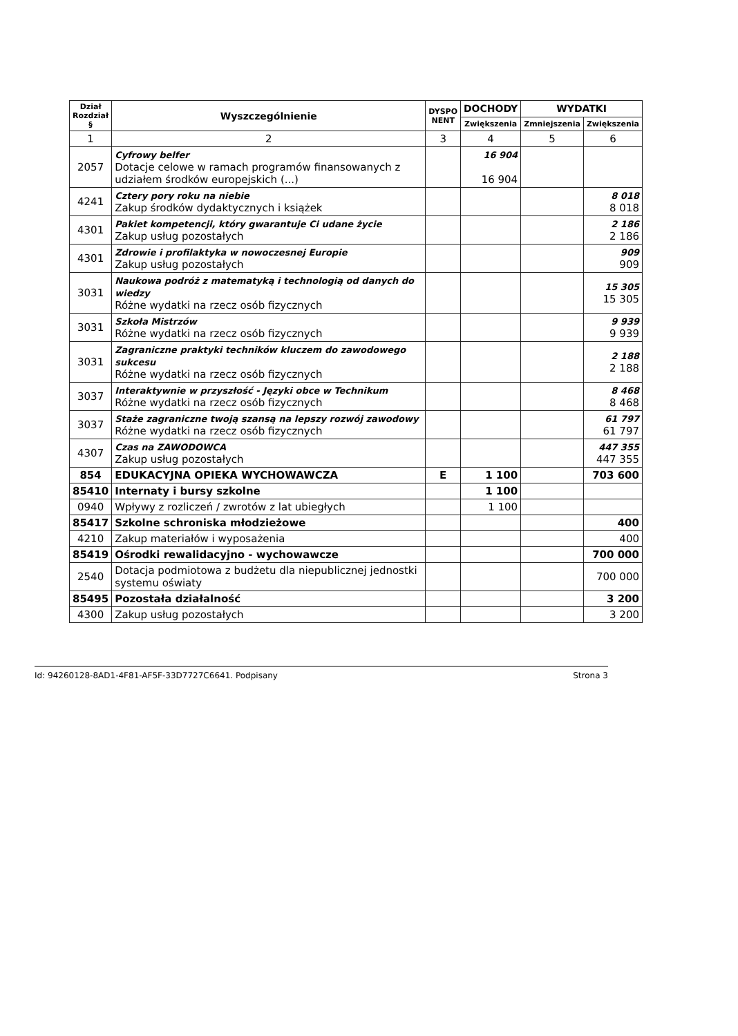| Dział Rozdział § | Wyszczególnienie | DYSPO NENT | DOCHODY | WYDATKI | |
| --- | --- | --- | --- | --- | --- |
| | | | Zwiększenia | Zmniejszenia | Zwiększenia |
| 1 | 2 | 3 | 4 | 5 | 6 |
| 2057 | Cyfrowy belfer Dotacje celowe w ramach programów finansowanych z udziałem środków europejskich (...) | | 16 904 16 904 | | |
| 4241 | Cztery pory roku na niebie Zakup środków dydaktycznych i książek | | | | 8 018 8 018 |
| 4301 | Pakiet kompetencji, który gwarantuje Ci udane życie Zakup usług pozostałych | | | | 2 186 2 186 |
| 4301 | Zdrowie i profilaktyka w nowoczesnej Europie Zakup usług pozostałych | | | | 909 909 |
| 3031 | Naukowa podróż z matematyką i technologią od danych do wiedzy Różne wydatki na rzecz osób fizycznych | | | | 15 305 15 305 |
| 3031 | Szkoła Mistrzów Różne wydatki na rzecz osób fizycznych | | | | 9 939 9 939 |
| 3031 | Zagraniczne praktyki techników kluczem do zawodowego sukcesu Różne wydatki na rzecz osób fizycznych | | | | 2 188 2 188 |
| 3037 | Interaktywnie w przyszłość - Języki obce w Technikum Różne wydatki na rzecz osób fizycznych | | | | 8 468 8 468 |
| 3037 | Staże zagraniczne twoją szansą na lepszy rozwój zawodowy Różne wydatki na rzecz osób fizycznych | | | | 61 797 61 797 |
| 4307 | Czas na ZAWODOWCA Zakup usług pozostałych | | | | 447 355 447 355 |
| 854 | EDUKACYJNA OPIEKA WYCHOWAWCZA | E | 1 100 | | 703 600 |
| 85410 | Internaty i bursy szkolne | | 1 100 | | |
| 0940 | Wpływy z rozliczeń / zwrotów z lat ubiegłych | | 1 100 | | |
| 85417 | Szkolne schroniska młodzieżowe | | | | 400 |
| 4210 | Zakup materiałów i wyposażenia | | | | 400 |
| 85419 | Ośrodki rewalidacyjno - wychowawcze | | | | 700 000 |
| 2540 | Dotacja podmiotowa z budżetu dla niepublicznej jednostki systemu oświaty | | | | 700 000 |
| 85495 | Pozostała działalność | | | | 3 200 |
| 4300 | Zakup usług pozostałych | | | | 3 200 |
Id: 94260128-8AD1-4F81-AF5F-33D7727C6641. Podpisany Strona 3